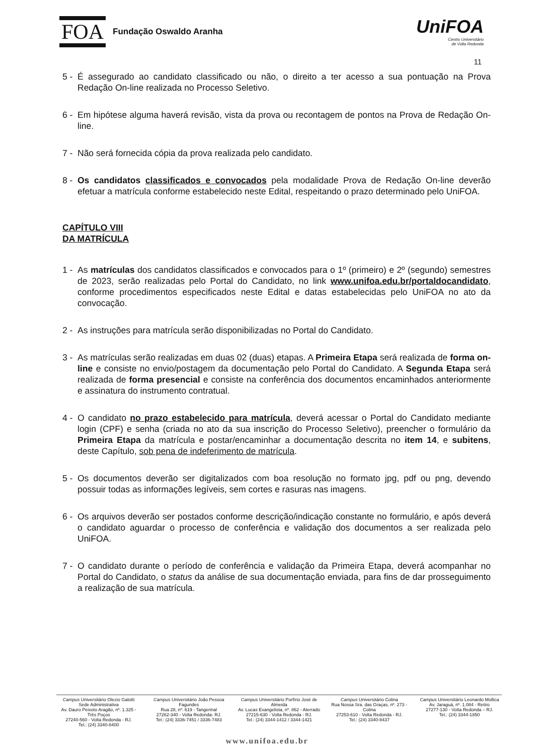FOA
Fundação Oswaldo Aranha
UniFOA
Centro Universitário
de Volta Redonda
11
5 - É assegurado ao candidato classificado ou não, o direito a ter acesso a sua pontuação na Prova Redação On-line realizada no Processo Seletivo.
6 - Em hipótese alguma haverá revisão, vista da prova ou recontagem de pontos na Prova de Redação On-line.
7 - Não será fornecida cópia da prova realizada pelo candidato.
8 - Os candidatos classificados e convocados pela modalidade Prova de Redação On-line deverão efetuar a matrícula conforme estabelecido neste Edital, respeitando o prazo determinado pelo UniFOA.
CAPÍTULO VIII
DA MATRÍCULA
1 - As matrículas dos candidatos classificados e convocados para o 1º (primeiro) e 2º (segundo) semestres de 2023, serão realizadas pelo Portal do Candidato, no link www.unifoa.edu.br/portaldocandidato, conforme procedimentos especificados neste Edital e datas estabelecidas pelo UniFOA no ato da convocação.
2 - As instruções para matrícula serão disponibilizadas no Portal do Candidato.
3 - As matrículas serão realizadas em duas 02 (duas) etapas. A Primeira Etapa será realizada de forma on-line e consiste no envio/postagem da documentação pelo Portal do Candidato. A Segunda Etapa será realizada de forma presencial e consiste na conferência dos documentos encaminhados anteriormente e assinatura do instrumento contratual.
4 - O candidato no prazo estabelecido para matrícula, deverá acessar o Portal do Candidato mediante login (CPF) e senha (criada no ato da sua inscrição do Processo Seletivo), preencher o formulário da Primeira Etapa da matrícula e postar/encaminhar a documentação descrita no item 14, e subitens, deste Capítulo, sob pena de indeferimento de matrícula.
5 - Os documentos deverão ser digitalizados com boa resolução no formato jpg, pdf ou png, devendo possuir todas as informações legíveis, sem cortes e rasuras nas imagens.
6 - Os arquivos deverão ser postados conforme descrição/indicação constante no formulário, e após deverá o candidato aguardar o processo de conferência e validação dos documentos a ser realizada pelo UniFOA.
7 - O candidato durante o período de conferência e validação da Primeira Etapa, deverá acompanhar no Portal do Candidato, o status da análise de sua documentação enviada, para fins de dar prosseguimento a realização de sua matrícula.
Campus Universitário Olezio Galotti
Sede Administrativa
Av. Dauro Peixoto Aragão, nº. 1.325 - Três Poços
27240-560 - Volta Redonda - RJ.
Tel.: (24) 3340-8400
Campus Universitário João Pessoa Fagundes
Rua 28, nº. 619 - Tangerinal
27262-340 - Volta Redonda- RJ.
Tel.: (24) 3336-7451 / 3336-7483
Campus Universitário Porfírio José de Almeida
Av. Lucas Evangelista, nº. 862 - Aterrado
27215-630 - Volta Redonda - RJ.
Tel.: (24) 3344-1412 / 3344-1421
Campus Universitário Colina
Rua Nossa Sra. das Graças, nº. 273 - Colina
27253-610 - Volta Redonda - RJ.
Tel.: (24) 3340-8437
Campus Universitário Leonardo Mollica
Av. Jaraguá, nº. 1.084 - Retiro
27277-130 - Volta Redonda – RJ.
Tel.: (24) 3344-1850
www.unifoa.edu.br